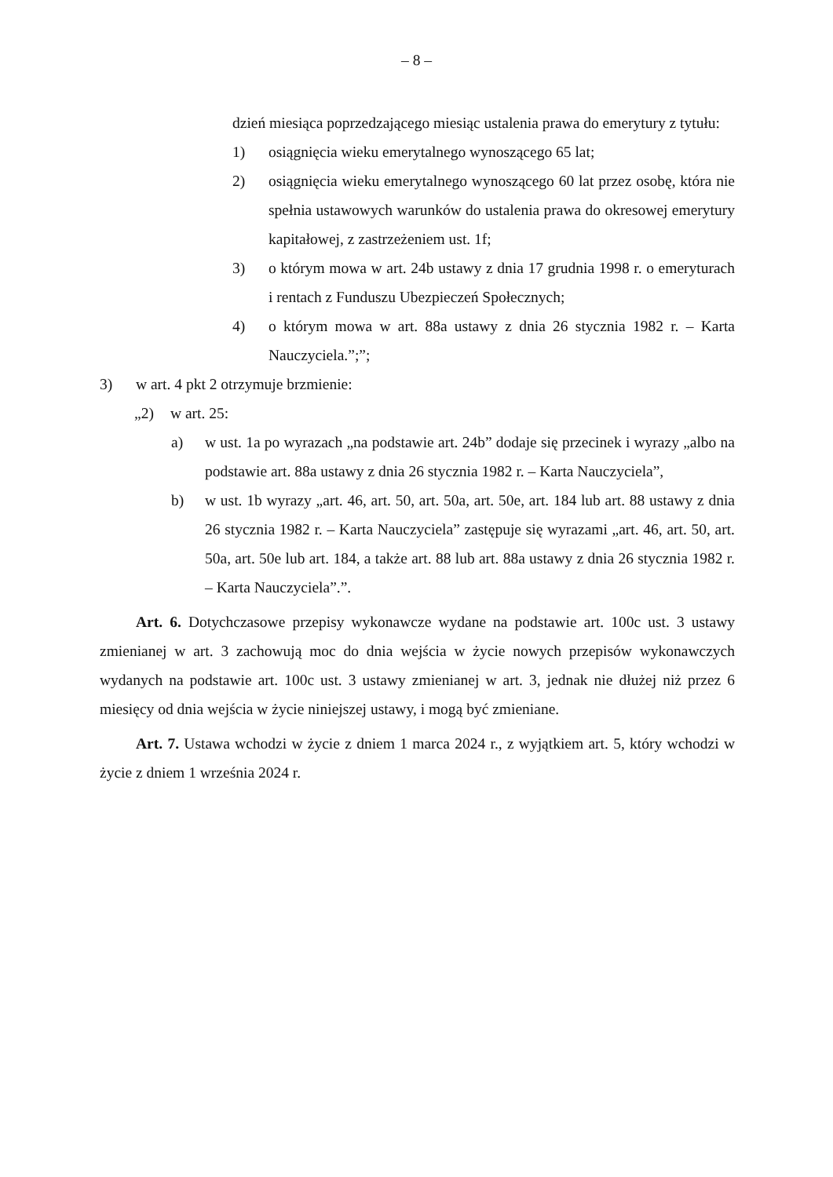– 8 –
dzień miesiąca poprzedzającego miesiąc ustalenia prawa do emerytury z tytułu:
1) osiągnięcia wieku emerytalnego wynoszącego 65 lat;
2) osiągnięcia wieku emerytalnego wynoszącego 60 lat przez osobę, która nie spełnia ustawowych warunków do ustalenia prawa do okresowej emerytury kapitałowej, z zastrzeżeniem ust. 1f;
3) o którym mowa w art. 24b ustawy z dnia 17 grudnia 1998 r. o emeryturach i rentach z Funduszu Ubezpieczeń Społecznych;
4) o którym mowa w art. 88a ustawy z dnia 26 stycznia 1982 r. – Karta Nauczyciela.”;”;
3) w art. 4 pkt 2 otrzymuje brzmienie:
„2) w art. 25:
a) w ust. 1a po wyrazach „na podstawie art. 24b” dodaje się przecinek i wyrazy „albo na podstawie art. 88a ustawy z dnia 26 stycznia 1982 r. – Karta Nauczyciela”,
b) w ust. 1b wyrazy „art. 46, art. 50, art. 50a, art. 50e, art. 184 lub art. 88 ustawy z dnia 26 stycznia 1982 r. – Karta Nauczyciela” zastępuje się wyrazami „art. 46, art. 50, art. 50a, art. 50e lub art. 184, a także art. 88 lub art. 88a ustawy z dnia 26 stycznia 1982 r. – Karta Nauczyciela”.”.
Art. 6. Dotychczasowe przepisy wykonawcze wydane na podstawie art. 100c ust. 3 ustawy zmienianej w art. 3 zachowują moc do dnia wejścia w życie nowych przepisów wykonawczych wydanych na podstawie art. 100c ust. 3 ustawy zmienianej w art. 3, jednak nie dłużej niż przez 6 miesięcy od dnia wejścia w życie niniejszej ustawy, i mogą być zmieniane.
Art. 7. Ustawa wchodzi w życie z dniem 1 marca 2024 r., z wyjątkiem art. 5, który wchodzi w życie z dniem 1 września 2024 r.